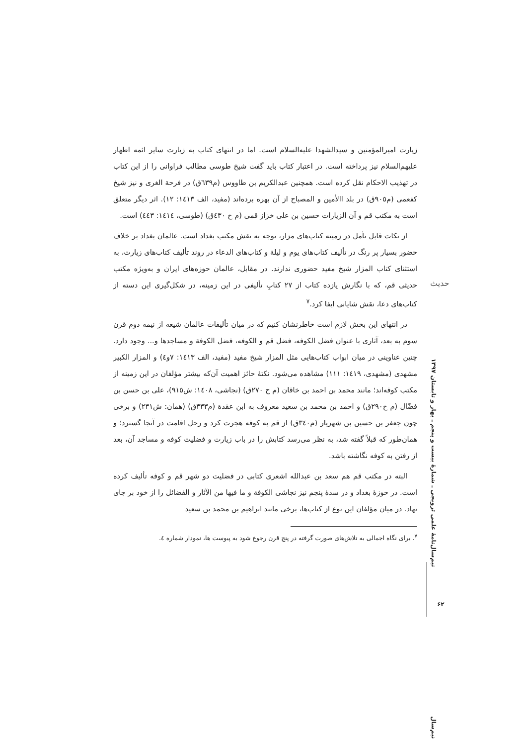حدیث
نیم‌سال‌نامۀ علمی ترویجی ـ شمارۀ بیست و پنجم ـ بهار و تابستان ۱۳۹۷
۶۲
زیارت امیرالمؤمنین و سیدالشهدا علیه‌السلام است. اما در انتهای کتاب به زیارت سایر ائمه اطهار علیهم‌السلام نیز پرداخته است. در اعتبار کتاب باید گفت شیخ طوسی مطالب فراوانی را از این کتاب در تهذیب الاحکام نقل کرده است. همچنین عبدالکریم بن طاووس (م٦٣٩ق) در فرحة الغری و نیز شیخ کفعمی (م٩٠٥ق) در بلد االأمین و المصباح از آن بهره برده‌اند (مفید، الف ١٤١٣: ١٢). اثر دیگر متعلق است به مکتب قم و آن الزیارات حسین بن علی خزاز قمی (م ح ٤٣٠ق) (طوسی، ١٤١٤: ٤٤٣) است.
از نکات قابل تأمل در زمینه کتاب‌های مزار، توجه به نقش مکتب بغداد است. عالمان بغداد بر خلاف حضور بسیار پر رنگ در تألیف کتاب‌های یوم و لیلة و کتاب‌های الدعاء در روند تألیف کتاب‌های زیارت، به استثنای کتاب المزار شیخ مفید حضوری ندارند. در مقابل، عالمان حوزه‌های ایران و به‌ویژه مکتب حدیثی قم، که با نگارش یازده کتاب از ٢٧ کتابِ تألیفی در این زمینه، در شکل‌گیری این دسته از کتاب‌های دعا، نقش شایانی ایفا کرد.<sup>٧</sup>
در انتهای این بخش لازم است خاطرنشان کنیم که در میان تألیفات عالمان شیعه از نیمه دوم قرن سوم به بعد، آثاری با عنوان فضل الکوفه، فضل قم و الکوفه، فضل الکوفة و مساجدها و... وجود دارد. چنین عناوینی در میان ابواب کتاب‌هایی مثل المزار شیخ مفید (مفید، الف ١٤١٣: ٧و٤) و المزار الکبیر مشهدی (مشهدی، ١٤١٩: ١١١) مشاهده می‌شود. نکتۀ حائز اهمیت آن‌که بیشتر مؤلفان در این زمینه از مکتب کوفه‌اند؛ مانند محمد بن احمد بن خاقان (م ح ٢٧٠ق) (نجاشی، ١٤٠٨: ش٩١٥)، علی بن حسن بن فضّال (م ح٢٩٠ق) و احمد بن محمد بن سعید معروف به ابن عقدة (م٣٣٣ق) (همان: ش٢٣١) و برخی چون جعفر بن حسین بن شهریار (م٣٤٠ق) از قم به کوفه هجرت کرد و رحل اقامت در آنجا گسترد؛ و همان‌طور که قبلاً گفته شد، به نظر می‌رسد کتابش را در باب زیارت و فضلیت کوفه و مساجد آن، بعد از رفتن به کوفه نگاشته باشد.
البته در مکتب قم هم سعد بن عبدالله اشعری کتابی در فضلیت دو شهر قم و کوفه تألیف کرده است. در حوزۀ بغداد و در سدۀ پنجم نیز نجاشی الکوفة و ما فیها من الآثار و الفضائل را از خود بر جای نهاد. در میان مؤلفان این نوع از کتاب‌ها، برخی مانند ابراهیم بن محمد بن سعید
<sup>٧</sup>. برای نگاه اجمالی به تلاش‌های صورت گرفته در پنج قرن رجوع شود به پیوست ها، نمودار شماره ٤.
نیم‌سال